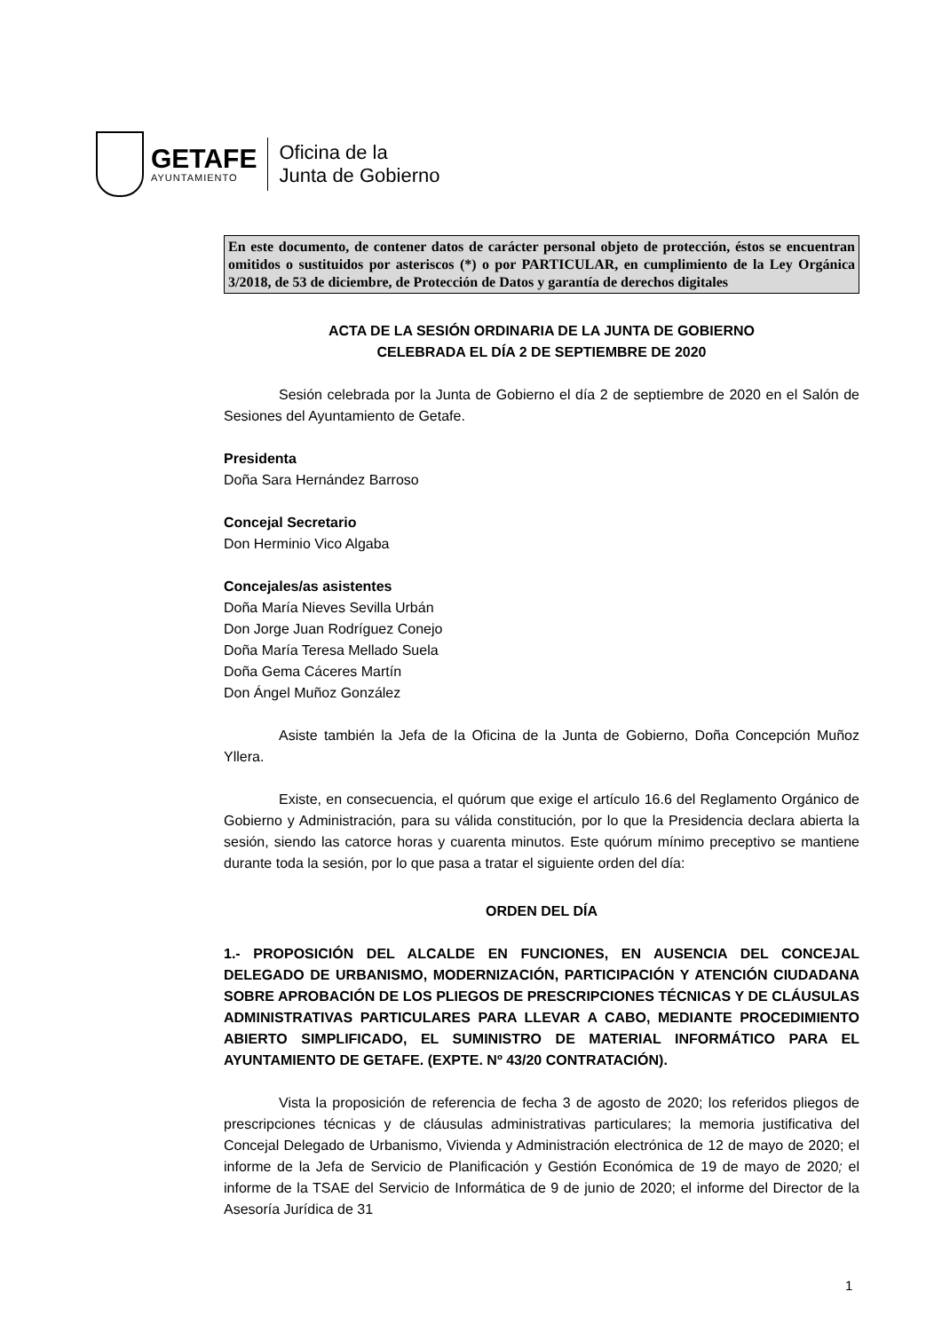GETAFE
AYUNTAMIENTO
Oficina de la
Junta de Gobierno
En este documento, de contener datos de carácter personal objeto de protección, éstos se encuentran omitidos o sustituidos por asteriscos (*) o por PARTICULAR, en cumplimiento de la Ley Orgánica 3/2018, de 53 de diciembre, de Protección de Datos y garantía de derechos digitales
ACTA DE LA SESIÓN ORDINARIA DE LA JUNTA DE GOBIERNO
CELEBRADA EL DÍA 2 DE SEPTIEMBRE DE 2020
Sesión celebrada por la Junta de Gobierno el día 2 de septiembre de 2020 en el Salón de Sesiones del Ayuntamiento de Getafe.
Presidenta
Doña Sara Hernández Barroso
Concejal Secretario
Don Herminio Vico Algaba
Concejales/as asistentes
Doña María Nieves Sevilla Urbán
Don Jorge Juan Rodríguez Conejo
Doña María Teresa Mellado Suela
Doña Gema Cáceres Martín
Don Ángel Muñoz González
Asiste también la Jefa de la Oficina de la Junta de Gobierno, Doña Concepción Muñoz Yllera.
Existe, en consecuencia, el quórum que exige el artículo 16.6 del Reglamento Orgánico de Gobierno y Administración, para su válida constitución, por lo que la Presidencia declara abierta la sesión, siendo las catorce horas y cuarenta minutos. Este quórum mínimo preceptivo se mantiene durante toda la sesión, por lo que pasa a tratar el siguiente orden del día:
ORDEN DEL DÍA
1.- PROPOSICIÓN DEL ALCALDE EN FUNCIONES, EN AUSENCIA DEL CONCEJAL DELEGADO DE URBANISMO, MODERNIZACIÓN, PARTICIPACIÓN Y ATENCIÓN CIUDADANA SOBRE APROBACIÓN DE LOS PLIEGOS DE PRESCRIPCIONES TÉCNICAS Y DE CLÁUSULAS ADMINISTRATIVAS PARTICULARES PARA LLEVAR A CABO, MEDIANTE PROCEDIMIENTO ABIERTO SIMPLIFICADO, EL SUMINISTRO DE MATERIAL INFORMÁTICO PARA EL AYUNTAMIENTO DE GETAFE. (EXPTE. Nº 43/20 CONTRATACIÓN).
Vista la proposición de referencia de fecha 3 de agosto de 2020; los referidos pliegos de prescripciones técnicas y de cláusulas administrativas particulares; la memoria justificativa del Concejal Delegado de Urbanismo, Vivienda y Administración electrónica de 12 de mayo de 2020; el informe de la Jefa de Servicio de Planificación y Gestión Económica de 19 de mayo de 2020; el informe de la TSAE del Servicio de Informática de 9 de junio de 2020; el informe del Director de la Asesoría Jurídica de 31
1